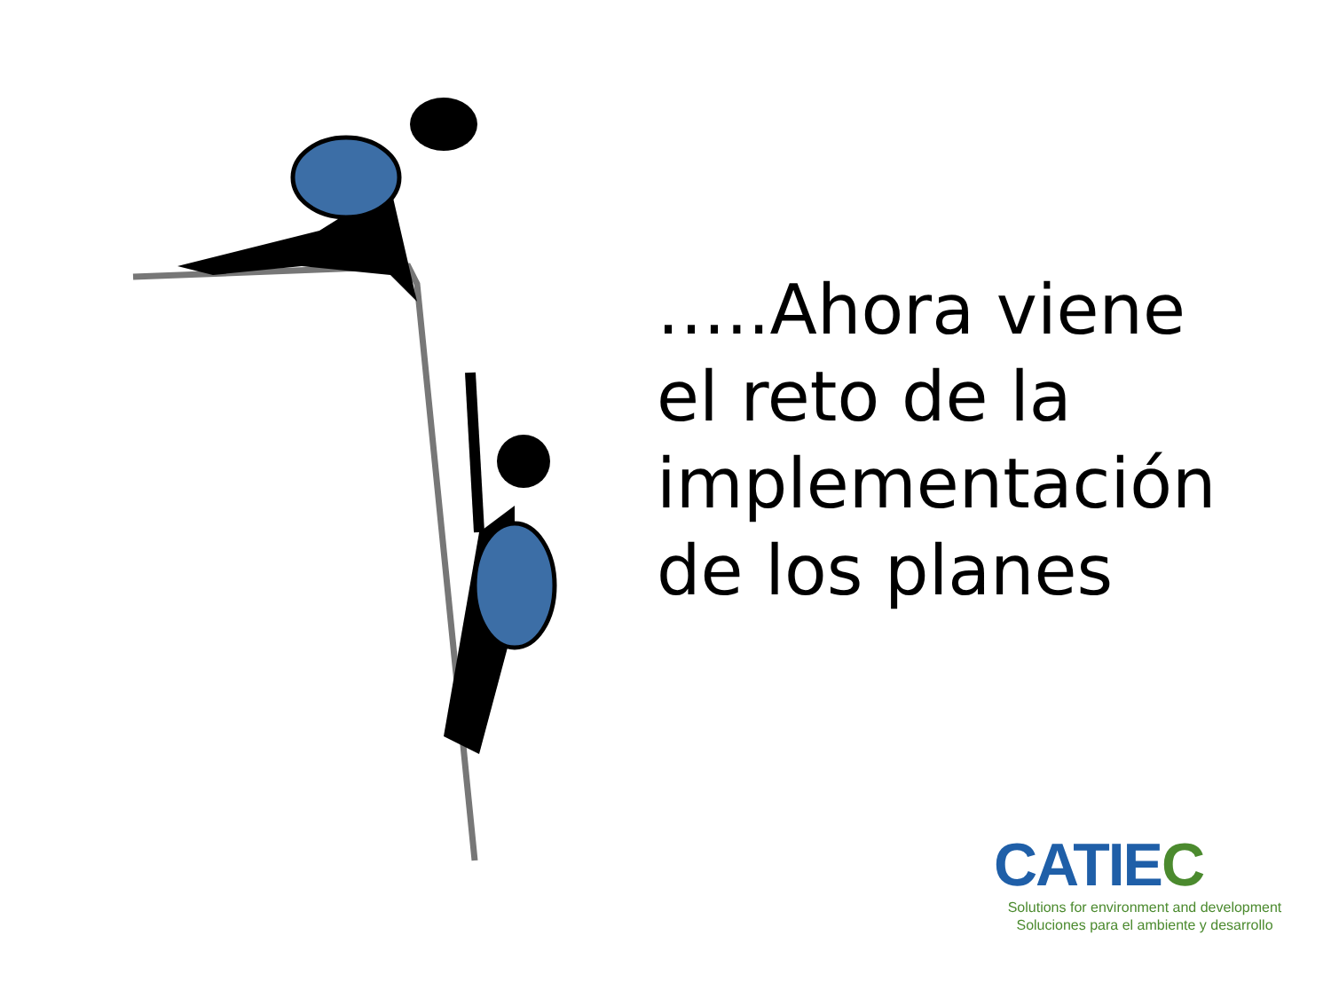…..Ahora viene
el reto de la
implementación
de los planes
CATIEC
Solutions for environment and development
Soluciones para el ambiente y desarrollo